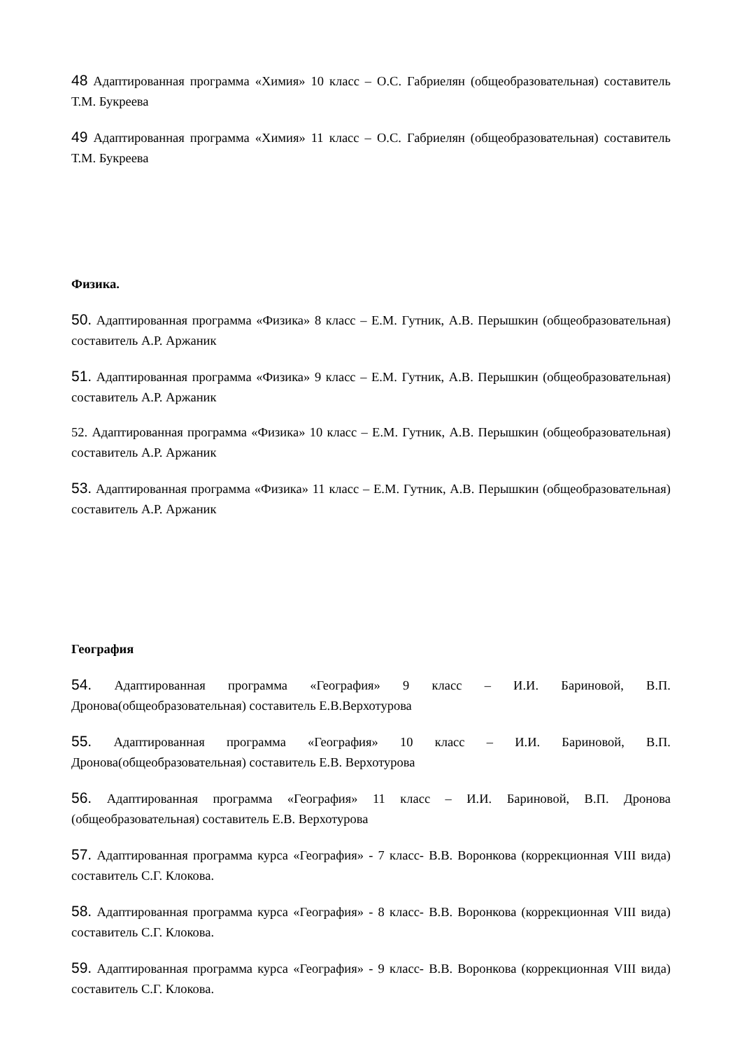48 Адаптированная программа «Химия» 10 класс – О.С. Габриелян (общеобразовательная) составитель Т.М. Букреева
49 Адаптированная программа «Химия» 11 класс – О.С. Габриелян (общеобразовательная) составитель Т.М. Букреева
Физика.
50. Адаптированная программа «Физика» 8 класс – Е.М. Гутник, А.В. Перышкин (общеобразовательная) составитель А.Р. Аржаник
51. Адаптированная программа «Физика» 9 класс – Е.М. Гутник, А.В. Перышкин (общеобразовательная) составитель А.Р. Аржаник
52. Адаптированная программа «Физика» 10 класс – Е.М. Гутник, А.В. Перышкин (общеобразовательная) составитель А.Р. Аржаник
53. Адаптированная программа «Физика» 11 класс – Е.М. Гутник, А.В. Перышкин (общеобразовательная) составитель А.Р. Аржаник
География
54. Адаптированная программа «География» 9 класс – И.И. Бариновой, В.П. Дронова(общеобразовательная) составитель Е.В.Верхотурова
55. Адаптированная программа «География» 10 класс – И.И. Бариновой, В.П. Дронова(общеобразовательная) составитель Е.В. Верхотурова
56. Адаптированная программа «География» 11 класс – И.И. Бариновой, В.П. Дронова (общеобразовательная) составитель Е.В. Верхотурова
57. Адаптированная программа курса «География» - 7 класс- В.В. Воронкова (коррекционная VIII вида) составитель С.Г. Клокова.
58. Адаптированная программа курса «География» - 8 класс- В.В. Воронкова (коррекционная VIII вида) составитель С.Г. Клокова.
59. Адаптированная программа курса «География» - 9 класс- В.В. Воронкова (коррекционная VIII вида) составитель С.Г. Клокова.